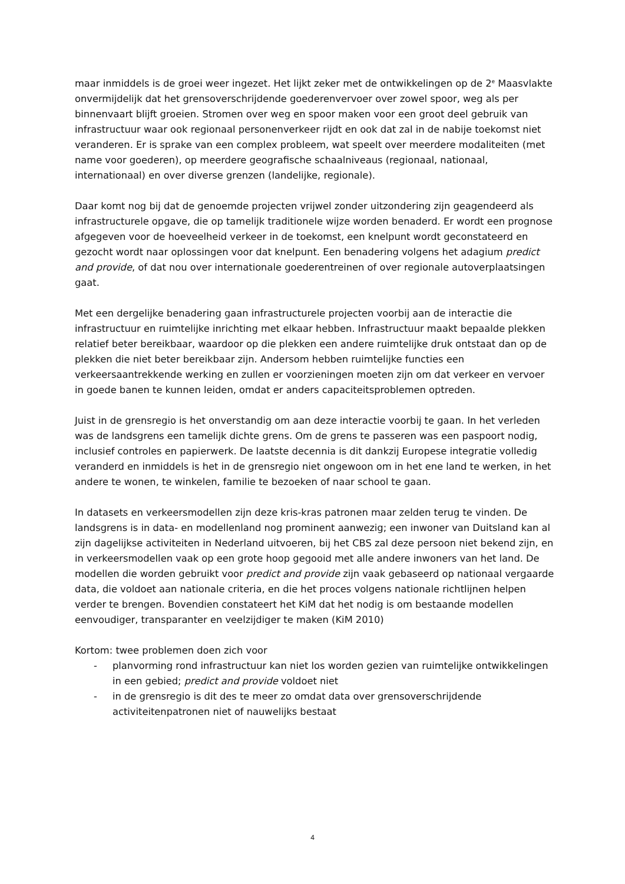maar inmiddels is de groei weer ingezet. Het lijkt zeker met de ontwikkelingen op de 2<sup>e</sup> Maasvlakte onvermijdelijk dat het grensoverschrijdende goederenvervoer over zowel spoor, weg als per binnenvaart blijft groeien. Stromen over weg en spoor maken voor een groot deel gebruik van infrastructuur waar ook regionaal personenverkeer rijdt en ook dat zal in de nabije toekomst niet veranderen. Er is sprake van een complex probleem, wat speelt over meerdere modaliteiten (met name voor goederen), op meerdere geografische schaalniveaus (regionaal, nationaal, internationaal) en over diverse grenzen (landelijke, regionale).
Daar komt nog bij dat de genoemde projecten vrijwel zonder uitzondering zijn geagendeerd als infrastructurele opgave, die op tamelijk traditionele wijze worden benaderd. Er wordt een prognose afgegeven voor de hoeveelheid verkeer in de toekomst, een knelpunt wordt geconstateerd en gezocht wordt naar oplossingen voor dat knelpunt. Een benadering volgens het adagium predict and provide, of dat nou over internationale goederentreinen of over regionale autoverplaatsingen gaat.
Met een dergelijke benadering gaan infrastructurele projecten voorbij aan de interactie die infrastructuur en ruimtelijke inrichting met elkaar hebben. Infrastructuur maakt bepaalde plekken relatief beter bereikbaar, waardoor op die plekken een andere ruimtelijke druk ontstaat dan op de plekken die niet beter bereikbaar zijn. Andersom hebben ruimtelijke functies een verkeersaantrekkende werking en zullen er voorzieningen moeten zijn om dat verkeer en vervoer in goede banen te kunnen leiden, omdat er anders capaciteitsproblemen optreden.
Juist in de grensregio is het onverstandig om aan deze interactie voorbij te gaan. In het verleden was de landsgrens een tamelijk dichte grens. Om de grens te passeren was een paspoort nodig, inclusief controles en papierwerk. De laatste decennia is dit dankzij Europese integratie volledig veranderd en inmiddels is het in de grensregio niet ongewoon om in het ene land te werken, in het andere te wonen, te winkelen, familie te bezoeken of naar school te gaan.
In datasets en verkeersmodellen zijn deze kris-kras patronen maar zelden terug te vinden. De landsgrens is in data- en modellenland nog prominent aanwezig; een inwoner van Duitsland kan al zijn dagelijkse activiteiten in Nederland uitvoeren, bij het CBS zal deze persoon niet bekend zijn, en in verkeersmodellen vaak op een grote hoop gegooid met alle andere inwoners van het land. De modellen die worden gebruikt voor predict and provide zijn vaak gebaseerd op nationaal vergaarde data, die voldoet aan nationale criteria, en die het proces volgens nationale richtlijnen helpen verder te brengen. Bovendien constateert het KiM dat het nodig is om bestaande modellen eenvoudiger, transparanter en veelzijdiger te maken (KiM 2010)
Kortom: twee problemen doen zich voor
- planvorming rond infrastructuur kan niet los worden gezien van ruimtelijke ontwikkelingen in een gebied; predict and provide voldoet niet
- in de grensregio is dit des te meer zo omdat data over grensoverschrijdende activiteitenpatronen niet of nauwelijks bestaat
4